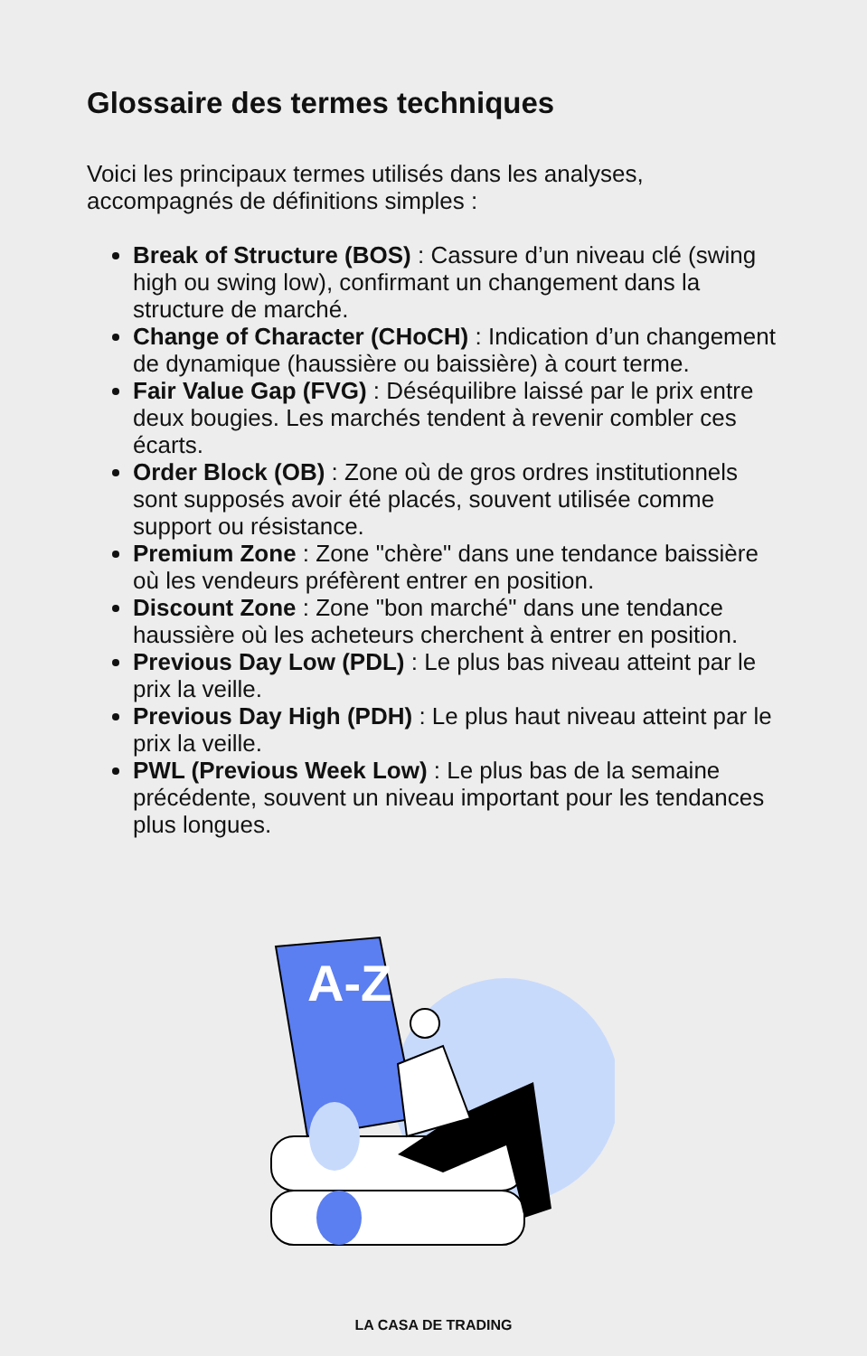Glossaire des termes techniques
Voici les principaux termes utilisés dans les analyses, accompagnés de définitions simples :
Break of Structure (BOS) : Cassure d’un niveau clé (swing high ou swing low), confirmant un changement dans la structure de marché.
Change of Character (CHoCH) : Indication d’un changement de dynamique (haussière ou baissière) à court terme.
Fair Value Gap (FVG) : Déséquilibre laissé par le prix entre deux bougies. Les marchés tendent à revenir combler ces écarts.
Order Block (OB) : Zone où de gros ordres institutionnels sont supposés avoir été placés, souvent utilisée comme support ou résistance.
Premium Zone : Zone "chère" dans une tendance baissière où les vendeurs préfèrent entrer en position.
Discount Zone : Zone "bon marché" dans une tendance haussière où les acheteurs cherchent à entrer en position.
Previous Day Low (PDL) : Le plus bas niveau atteint par le prix la veille.
Previous Day High (PDH) : Le plus haut niveau atteint par le prix la veille.
PWL (Previous Week Low) : Le plus bas de la semaine précédente, souvent un niveau important pour les tendances plus longues.
A-Z
LA CASA DE TRADING